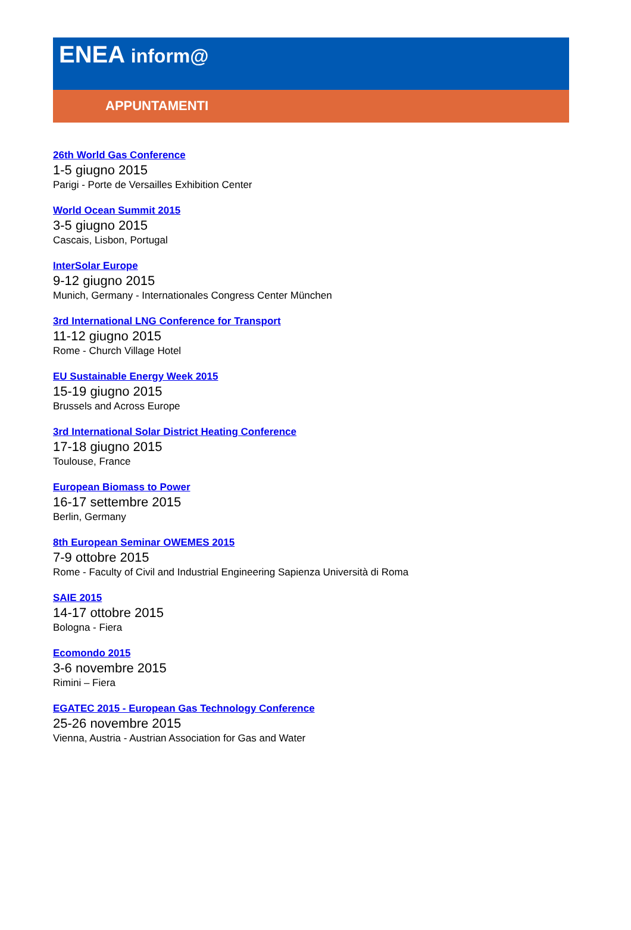ENEA inform@
APPUNTAMENTI
26th World Gas Conference
1-5 giugno 2015
Parigi - Porte de Versailles Exhibition Center
World Ocean Summit 2015
3-5 giugno 2015
Cascais, Lisbon, Portugal
InterSolar Europe
9-12 giugno 2015
Munich, Germany - Internationales Congress Center München
3rd International LNG Conference for Transport
11-12 giugno 2015
Rome - Church Village Hotel
EU Sustainable Energy Week 2015
15-19 giugno 2015
Brussels and Across Europe
3rd International Solar District Heating Conference
17-18 giugno 2015
Toulouse, France
European Biomass to Power
16-17 settembre 2015
Berlin, Germany
8th European Seminar OWEMES 2015
7-9 ottobre 2015
Rome - Faculty of Civil and Industrial Engineering Sapienza Università di Roma
SAIE 2015
14-17 ottobre 2015
Bologna - Fiera
Ecomondo 2015
3-6 novembre 2015
Rimini – Fiera
EGATEC 2015 - European Gas Technology Conference
25-26 novembre 2015
Vienna, Austria - Austrian Association for Gas and Water